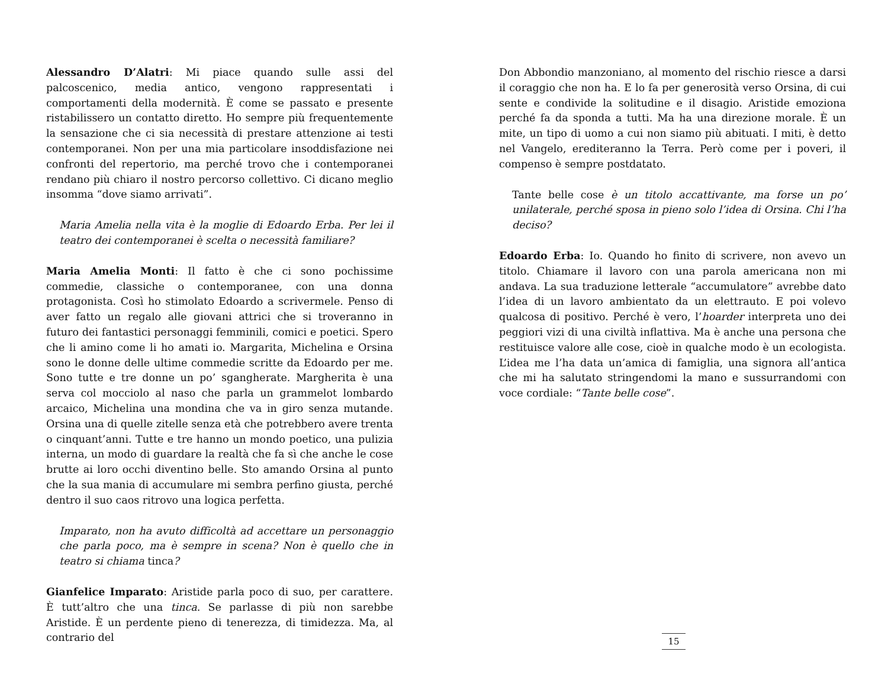Alessandro D’Alatri: Mi piace quando sulle assi del palcoscenico, media antico, vengono rappresentati i comportamenti della modernità. È come se passato e presente ristabilissero un contatto diretto. Ho sempre più frequentemente la sensazione che ci sia necessità di prestare attenzione ai testi contemporanei. Non per una mia particolare insoddisfazione nei confronti del repertorio, ma perché trovo che i contemporanei rendano più chiaro il nostro percorso collettivo. Ci dicano meglio insomma “dove siamo arrivati”.
Maria Amelia nella vita è la moglie di Edoardo Erba. Per lei il teatro dei contemporanei è scelta o necessità familiare?
Maria Amelia Monti: Il fatto è che ci sono pochissime commedie, classiche o contemporanee, con una donna protagonista. Così ho stimolato Edoardo a scrivermele. Penso di aver fatto un regalo alle giovani attrici che si troveranno in futuro dei fantastici personaggi femminili, comici e poetici. Spero che li amino come li ho amati io. Margarita, Michelina e Orsina sono le donne delle ultime commedie scritte da Edoardo per me. Sono tutte e tre donne un po’ sgangherate. Margherita è una serva col mocciolo al naso che parla un grammelot lombardo arcaico, Michelina una mondina che va in giro senza mutande. Orsina una di quelle zitelle senza età che potrebbero avere trenta o cinquant’anni. Tutte e tre hanno un mondo poetico, una pulizia interna, un modo di guardare la realtà che fa sì che anche le cose brutte ai loro occhi diventino belle. Sto amando Orsina al punto che la sua mania di accumulare mi sembra perfino giusta, perché dentro il suo caos ritrovo una logica perfetta.
Imparato, non ha avuto difficoltà ad accettare un personaggio che parla poco, ma è sempre in scena? Non è quello che in teatro si chiama tinca?
Gianfelice Imparato: Aristide parla poco di suo, per carattere. È tutt’altro che una tinca. Se parlasse di più non sarebbe Aristide. È un perdente pieno di tenerezza, di timidezza. Ma, al contrario del
Don Abbondio manzoniano, al momento del rischio riesce a darsi il coraggio che non ha. E lo fa per generosità verso Orsina, di cui sente e condivide la solitudine e il disagio. Aristide emoziona perché fa da sponda a tutti. Ma ha una direzione morale. È un mite, un tipo di uomo a cui non siamo più abituati. I miti, è detto nel Vangelo, erediteranno la Terra. Però come per i poveri, il compenso è sempre postdatato.
Tante belle cose è un titolo accattivante, ma forse un po’ unilaterale, perché sposa in pieno solo l’idea di Orsina. Chi l’ha deciso?
Edoardo Erba: Io. Quando ho finito di scrivere, non avevo un titolo. Chiamare il lavoro con una parola americana non mi andava. La sua traduzione letterale “accumulatore” avrebbe dato l’idea di un lavoro ambientato da un elettrauto. E poi volevo qualcosa di positivo. Perché è vero, l’hoarder interpreta uno dei peggiori vizi di una civiltà inflattiva. Ma è anche una persona che restituisce valore alle cose, cioè in qualche modo è un ecologista. L’idea me l’ha data un’amica di famiglia, una signora all’antica che mi ha salutato stringendomi la mano e sussurrandomi con voce cordiale: “Tante belle cose”.
15